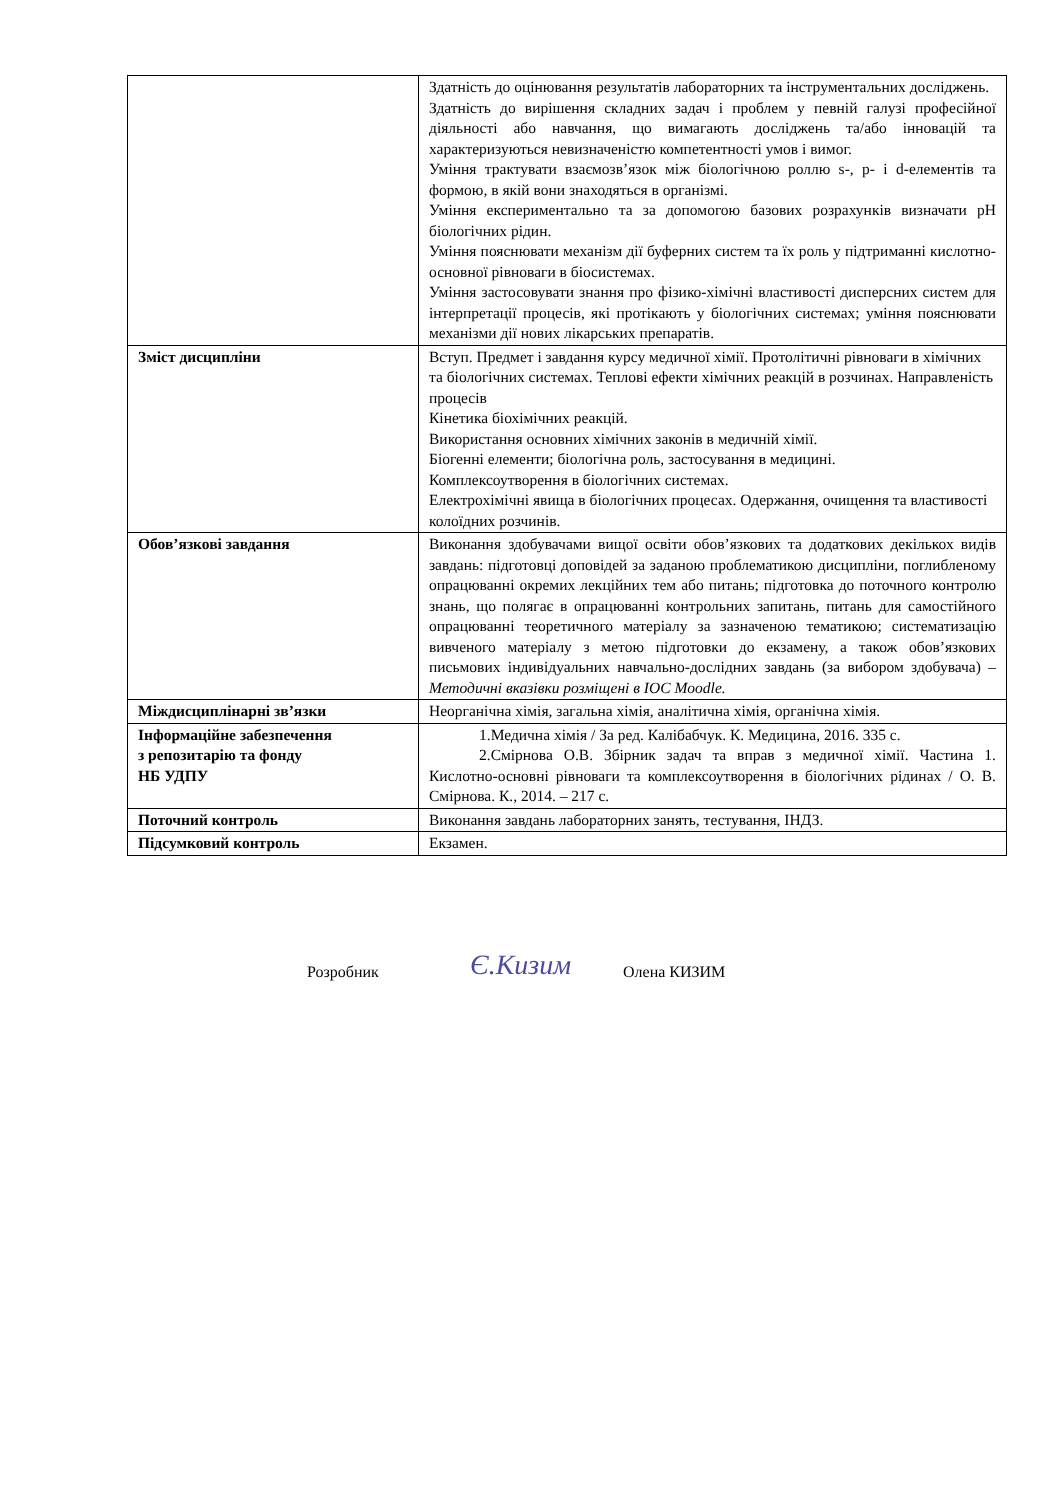| | Здатність до оцінювання результатів лабораторних та інструментальних досліджень. Здатність до вирішення складних задач і проблем у певній галузі професійної діяльності або навчання, що вимагають досліджень та/або інновацій та характеризуються невизначеністю компетентності умов і вимог. Уміння трактувати взаємозв’язок між біологічною роллю s-, p- і d-елементів та формою, в якій вони знаходяться в організмі. Уміння експериментально та за допомогою базових розрахунків визначати pH біологічних рідин. Уміння пояснювати механізм дії буферних систем та їх роль у підтриманні кислотно-основної рівноваги в біосистемах. Уміння застосовувати знання про фізико-хімічні властивості дисперсних систем для інтерпретації процесів, які протікають у біологічних системах; уміння пояснювати механізми дії нових лікарських препаратів. |
| Зміст дисципліни | Вступ. Предмет і завдання курсу медичної хімії. Протолітичні рівноваги в хімічних та біологічних системах. Теплові ефекти хімічних реакцій в розчинах. Направленість процесів Кінетика біохімічних реакцій. Використання основних хімічних законів в медичній хімії. Біогенні елементи; біологічна роль, застосування в медицині. Комплексоутворення в біологічних системах. Електрохімічні явища в біологічних процесах. Одержання, очищення та властивості колоїдних розчинів. |
| Обов’язкові завдання | Виконання здобувачами вищої освіти обов’язкових та додаткових декількох видів завдань: підготовці доповідей за заданою проблематикою дисципліни, поглибленому опрацюванні окремих лекційних тем або питань; підготовка до поточного контролю знань, що полягає в опрацюванні контрольних запитань, питань для самостійного опрацюванні теоретичного матеріалу за зазначеною тематикою; систематизацію вивченого матеріалу з метою підготовки до екзамену, а також обов’язкових письмових індивідуальних навчально-дослідних завдань (за вибором здобувача) – Методичні вказівки розміщені в ІОС Moodle. |
| Міждисциплінарні зв’язки | Неорганічна хімія, загальна хімія, аналітична хімія, органічна хімія. |
| Інформаційне забезпечення з репозитарію та фонду НБ УДПУ | 1.Медична хімія / За ред. Калібабчук. К. Медицина, 2016. 335 с. 2.Смірнова О.В. Збірник задач та вправ з медичної хімії. Частина 1. Кислотно-основні рівноваги та комплексоутворення в біологічних рідинах / О. В. Смірнова. К., 2014. – 217 с. |
| Поточний контроль | Виконання завдань лабораторних занять, тестування, ІНДЗ. |
| Підсумковий контроль | Екзамен. |
Розробник Є.Кизим Олена КИЗИМ